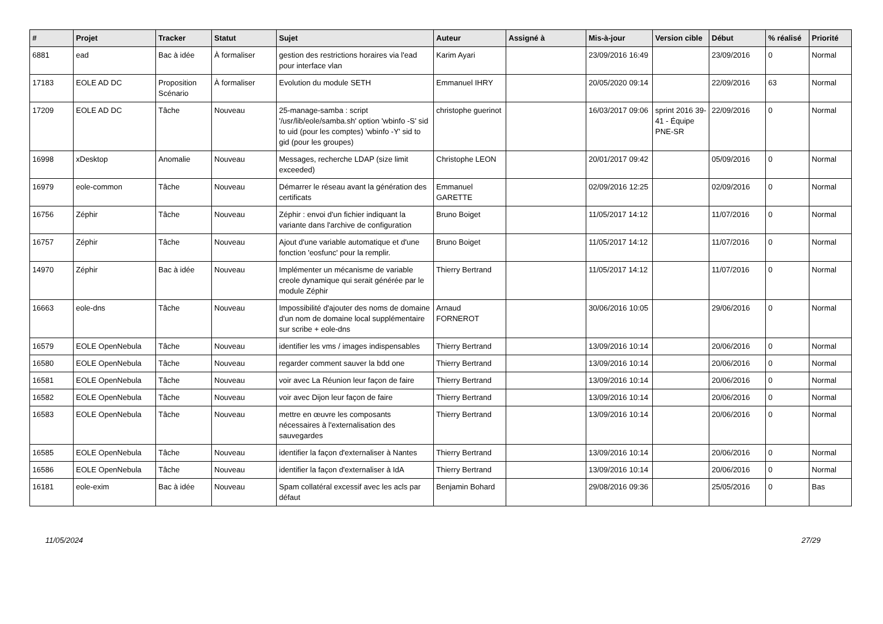| # | Projet | Tracker | Statut | Sujet | Auteur | Assigné à | Mis-à-jour | Version cible | Début | % réalisé | Priorité |
| --- | --- | --- | --- | --- | --- | --- | --- | --- | --- | --- | --- |
| 6881 | ead | Bac à idée | À formaliser | gestion des restrictions horaires via l'ead pour interface vlan | Karim Ayari | | 23/09/2016 16:49 | | 23/09/2016 | 0 | Normal |
| 17183 | EOLE AD DC | Proposition Scénario | À formaliser | Evolution du module SETH | Emmanuel IHRY | | 20/05/2020 09:14 | | 22/09/2016 | 63 | Normal |
| 17209 | EOLE AD DC | Tâche | Nouveau | 25-manage-samba : script '/usr/lib/eole/samba.sh' option 'wbinfo -S' sid to uid (pour les comptes) 'wbinfo -Y' sid to gid (pour les groupes) | christophe guerinot | | 16/03/2017 09:06 | sprint 2016 39-41 - Équipe PNE-SR | 22/09/2016 | 0 | Normal |
| 16998 | xDesktop | Anomalie | Nouveau | Messages, recherche LDAP (size limit exceeded) | Christophe LEON | | 20/01/2017 09:42 | | 05/09/2016 | 0 | Normal |
| 16979 | eole-common | Tâche | Nouveau | Démarrer le réseau avant la génération des certificats | Emmanuel GARETTE | | 02/09/2016 12:25 | | 02/09/2016 | 0 | Normal |
| 16756 | Zéphir | Tâche | Nouveau | Zéphir : envoi d'un fichier indiquant la variante dans l'archive de configuration | Bruno Boiget | | 11/05/2017 14:12 | | 11/07/2016 | 0 | Normal |
| 16757 | Zéphir | Tâche | Nouveau | Ajout d'une variable automatique et d'une fonction 'eosfunc' pour la remplir. | Bruno Boiget | | 11/05/2017 14:12 | | 11/07/2016 | 0 | Normal |
| 14970 | Zéphir | Bac à idée | Nouveau | Implémenter un mécanisme de variable creole dynamique qui serait générée par le module Zéphir | Thierry Bertrand | | 11/05/2017 14:12 | | 11/07/2016 | 0 | Normal |
| 16663 | eole-dns | Tâche | Nouveau | Impossibilité d'ajouter des noms de domaine d'un nom de domaine local supplémentaire sur scribe + eole-dns | Arnaud FORNEROT | | 30/06/2016 10:05 | | 29/06/2016 | 0 | Normal |
| 16579 | EOLE OpenNebula | Tâche | Nouveau | identifier les vms / images indispensables | Thierry Bertrand | | 13/09/2016 10:14 | | 20/06/2016 | 0 | Normal |
| 16580 | EOLE OpenNebula | Tâche | Nouveau | regarder comment sauver la bdd one | Thierry Bertrand | | 13/09/2016 10:14 | | 20/06/2016 | 0 | Normal |
| 16581 | EOLE OpenNebula | Tâche | Nouveau | voir avec La Réunion leur façon de faire | Thierry Bertrand | | 13/09/2016 10:14 | | 20/06/2016 | 0 | Normal |
| 16582 | EOLE OpenNebula | Tâche | Nouveau | voir avec Dijon leur façon de faire | Thierry Bertrand | | 13/09/2016 10:14 | | 20/06/2016 | 0 | Normal |
| 16583 | EOLE OpenNebula | Tâche | Nouveau | mettre en œuvre les composants nécessaires à l'externalisation des sauvegardes | Thierry Bertrand | | 13/09/2016 10:14 | | 20/06/2016 | 0 | Normal |
| 16585 | EOLE OpenNebula | Tâche | Nouveau | identifier la façon d'externaliser à Nantes | Thierry Bertrand | | 13/09/2016 10:14 | | 20/06/2016 | 0 | Normal |
| 16586 | EOLE OpenNebula | Tâche | Nouveau | identifier la façon d'externaliser à IdA | Thierry Bertrand | | 13/09/2016 10:14 | | 20/06/2016 | 0 | Normal |
| 16181 | eole-exim | Bac à idée | Nouveau | Spam collatéral excessif avec les acls par défaut | Benjamin Bohard | | 29/08/2016 09:36 | | 25/05/2016 | 0 | Bas |
11/05/2024 27/29